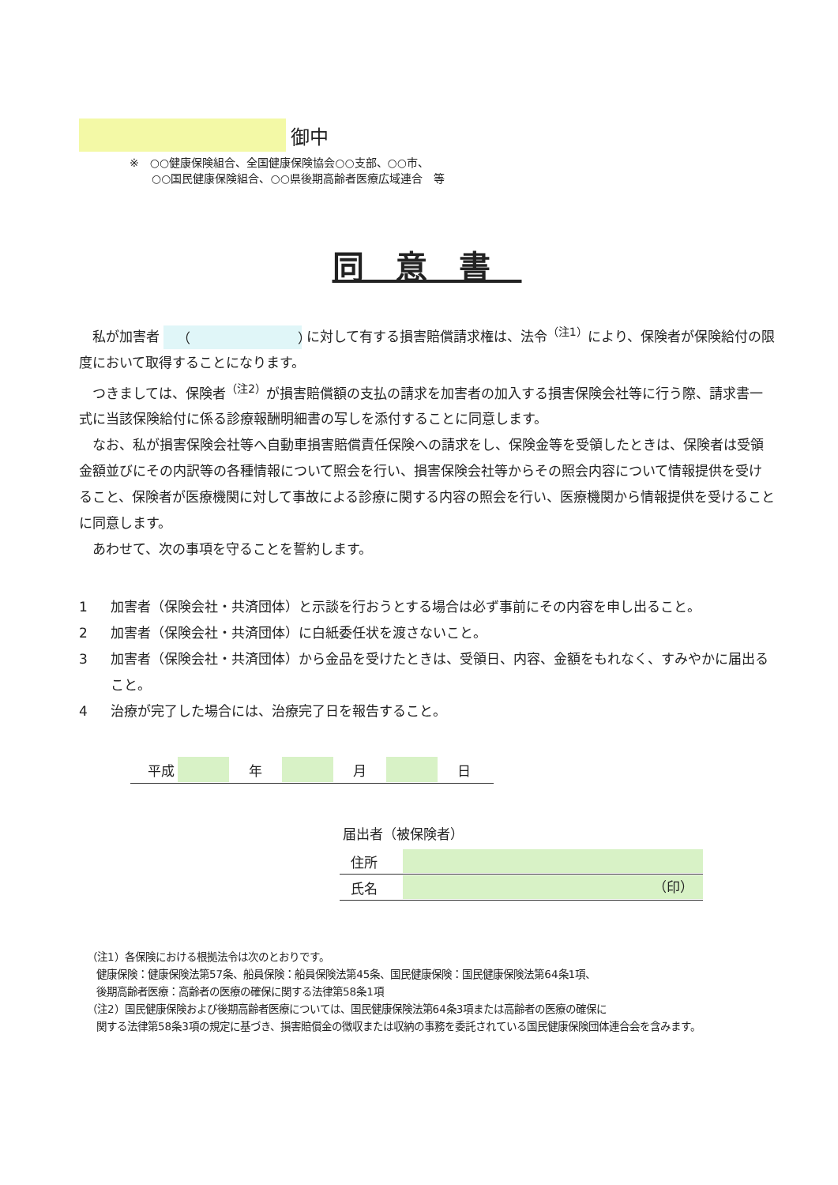御中
※　○○健康保険組合、全国健康保険協会○○支部、○○市、
　　○○国民健康保険組合、○○県後期高齢者医療広域連合　等
同意書
私が加害者 （　　　　　　　　） に対して有する損害賠償請求権は、法令<sup>（注1）</sup>により、保険者が保険給付の限度において取得することになります。
つきましては、保険者<sup>（注2）</sup>が損害賠償額の支払の請求を加害者の加入する損害保険会社等に行う際、請求書一式に当該保険給付に係る診療報酬明細書の写しを添付することに同意します。
なお、私が損害保険会社等へ自動車損害賠償責任保険への請求をし、保険金等を受領したときは、保険者は受領金額並びにその内訳等の各種情報について照会を行い、損害保険会社等からその照会内容について情報提供を受けること、保険者が医療機関に対して事故による診療に関する内容の照会を行い、医療機関から情報提供を受けることに同意します。
あわせて、次の事項を守ることを誓約します。
1 加害者（保険会社・共済団体）と示談を行おうとする場合は必ず事前にその内容を申し出ること。
2 加害者（保険会社・共済団体）に白紙委任状を渡さないこと。
3 加害者（保険会社・共済団体）から金品を受けたときは、受領日、内容、金額をもれなく、すみやかに届出ること。
4 治療が完了した場合には、治療完了日を報告すること。
平成 年 月 日
届出者（被保険者）
住所
氏名 （印）
（注1）各保険における根拠法令は次のとおりです。
健康保険：健康保険法第57条、船員保険：船員保険法第45条、国民健康保険：国民健康保険法第64条1項、
後期高齢者医療：高齢者の医療の確保に関する法律第58条1項
（注2）国民健康保険および後期高齢者医療については、国民健康保険法第64条3項または高齢者の医療の確保に
関する法律第58条3項の規定に基づき、損害賠償金の徴収または収納の事務を委託されている国民健康保険団体連合会を含みます。